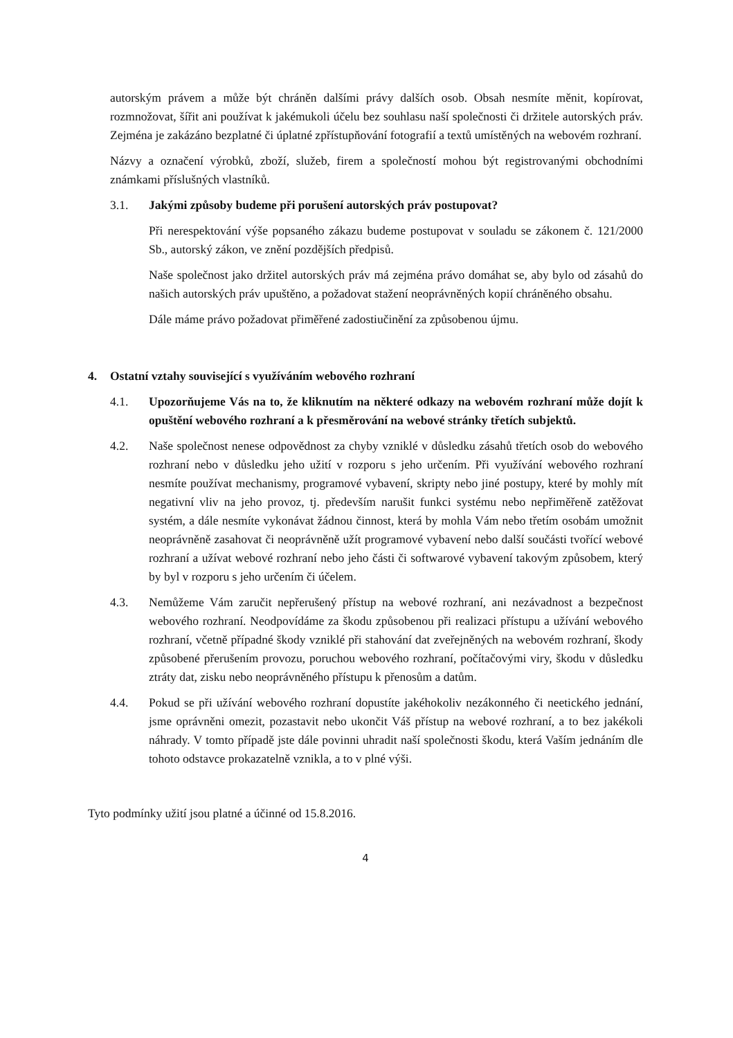autorským právem a může být chráněn dalšími právy dalších osob. Obsah nesmíte měnit, kopírovat, rozmnožovat, šířit ani používat k jakémukoli účelu bez souhlasu naší společnosti či držitele autorských práv. Zejména je zakázáno bezplatné či úplatné zpřístupňování fotografií a textů umístěných na webovém rozhraní.
Názvy a označení výrobků, zboží, služeb, firem a společností mohou být registrovanými obchodními známkami příslušných vlastníků.
3.1. Jakými způsoby budeme při porušení autorských práv postupovat?
Při nerespektování výše popsaného zákazu budeme postupovat v souladu se zákonem č. 121/2000 Sb., autorský zákon, ve znění pozdějších předpisů.
Naše společnost jako držitel autorských práv má zejména právo domáhat se, aby bylo od zásahů do našich autorských práv upuštěno, a požadovat stažení neoprávněných kopií chráněného obsahu.
Dále máme právo požadovat přiměřené zadostiučinění za způsobenou újmu.
4. Ostatní vztahy související s využíváním webového rozhraní
4.1. Upozorňujeme Vás na to, že kliknutím na některé odkazy na webovém rozhraní může dojít k opuštění webového rozhraní a k přesměrování na webové stránky třetích subjektů.
4.2. Naše společnost nenese odpovědnost za chyby vzniklé v důsledku zásahů třetích osob do webového rozhraní nebo v důsledku jeho užití v rozporu s jeho určením. Při využívání webového rozhraní nesmíte používat mechanismy, programové vybavení, skripty nebo jiné postupy, které by mohly mít negativní vliv na jeho provoz, tj. především narušit funkci systému nebo nepřiměřeně zatěžovat systém, a dále nesmíte vykonávat žádnou činnost, která by mohla Vám nebo třetím osobám umožnit neoprávněně zasahovat či neoprávněně užít programové vybavení nebo další součásti tvořící webové rozhraní a užívat webové rozhraní nebo jeho části či softwarové vybavení takovým způsobem, který by byl v rozporu s jeho určením či účelem.
4.3. Nemůžeme Vám zaručit nepřerušený přístup na webové rozhraní, ani nezávadnost a bezpečnost webového rozhraní. Neodpovídáme za škodu způsobenou při realizaci přístupu a užívání webového rozhraní, včetně případné škody vzniklé při stahování dat zveřejněných na webovém rozhraní, škody způsobené přerušením provozu, poruchou webového rozhraní, počítačovými viry, škodu v důsledku ztráty dat, zisku nebo neoprávněného přístupu k přenosům a datům.
4.4. Pokud se při užívání webového rozhraní dopustíte jakéhokoliv nezákonného či neetického jednání, jsme oprávněni omezit, pozastavit nebo ukončit Váš přístup na webové rozhraní, a to bez jakékoli náhrady. V tomto případě jste dále povinni uhradit naší společnosti škodu, která Vaším jednáním dle tohoto odstavce prokazatelně vznikla, a to v plné výši.
Tyto podmínky užití jsou platné a účinné od 15.8.2016.
4